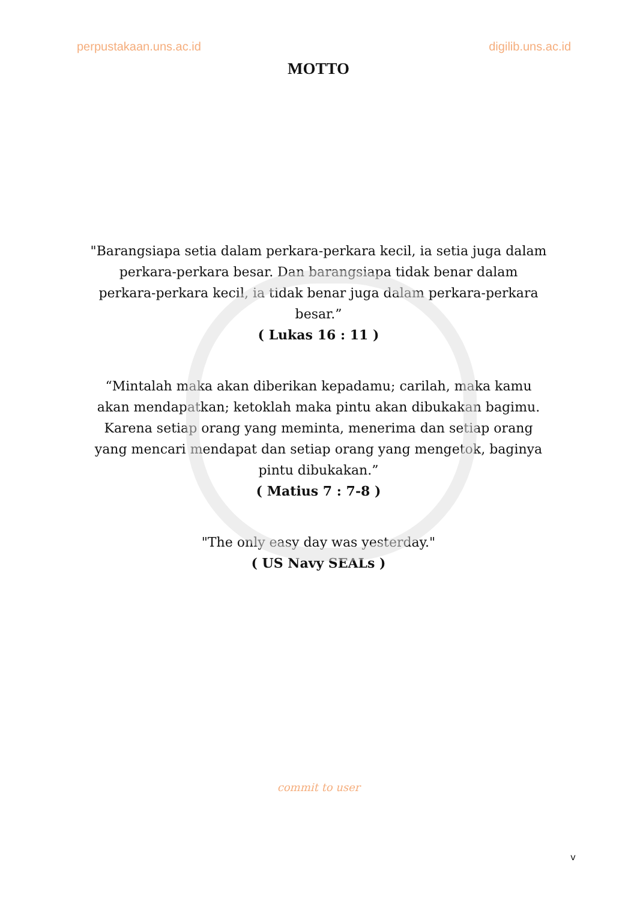perpustakaan.uns.ac.id digilib.uns.ac.id
MOTTO
"Barangsiapa setia dalam perkara-perkara kecil, ia setia juga dalam perkara-perkara besar. Dan barangsiapa tidak benar dalam perkara-perkara kecil, ia tidak benar juga dalam perkara-perkara besar.”
( Lukas 16 : 11 )
“Mintalah maka akan diberikan kepadamu; carilah, maka kamu akan mendapatkan; ketoklah maka pintu akan dibukakan bagimu. Karena setiap orang yang meminta, menerima dan setiap orang yang mencari mendapat dan setiap orang yang mengetok, baginya pintu dibukakan.”
( Matius 7 : 7-8 )
"The only easy day was yesterday."
( US Navy SEALs )
commit to user
v